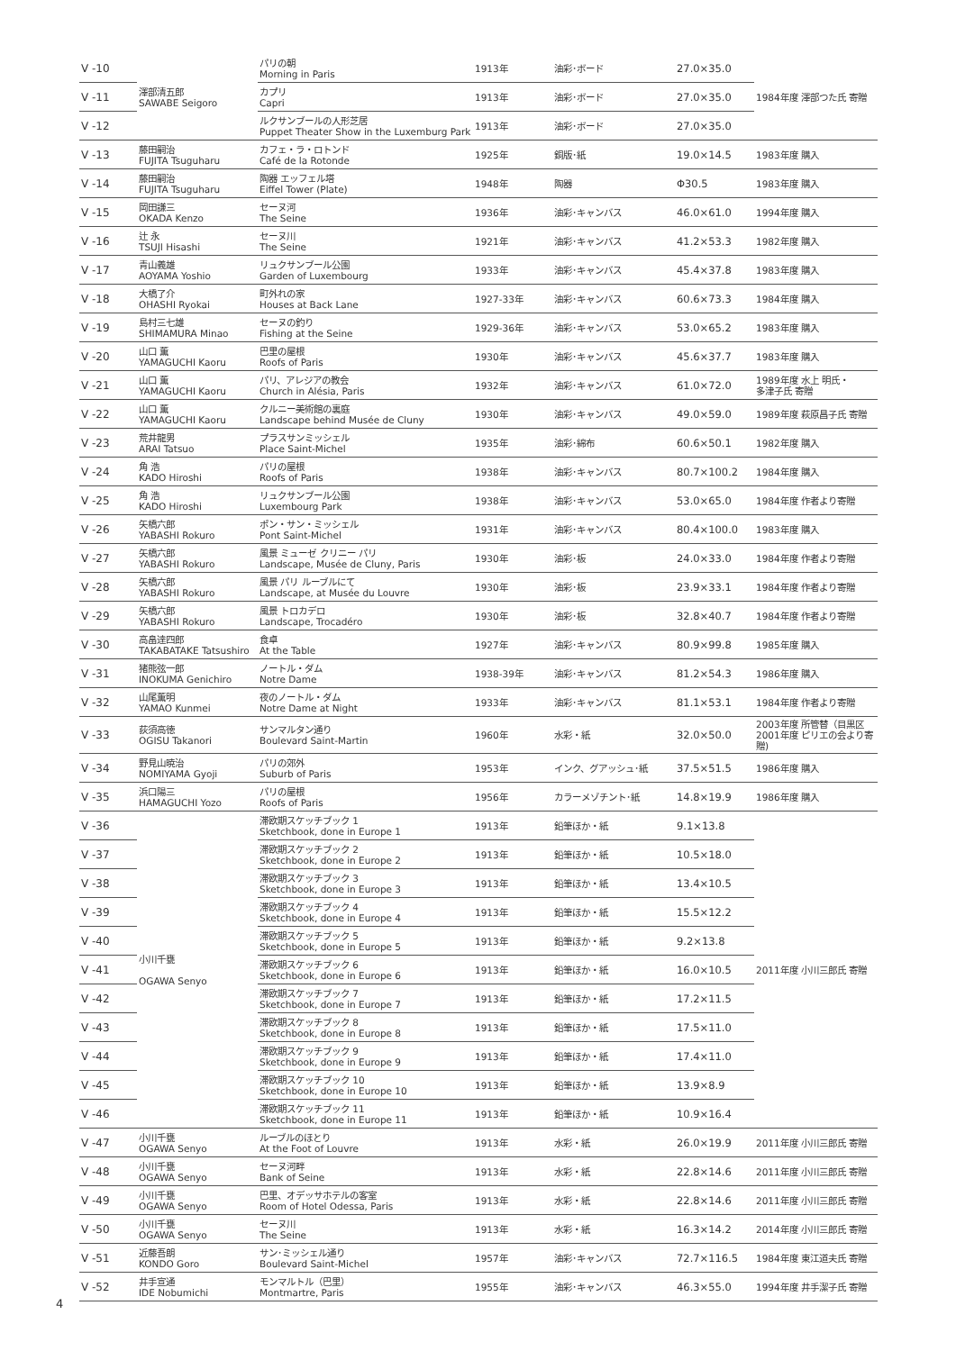| V -10 | 澤部清五郎 SAWABE Seigoro | パリの朝 Morning in Paris | 1913年 | 油彩･ボード | 27.0×35.0 | 1984年度 澤部つた氏 寄贈 |
| V -11 | | カプリ Capri | 1913年 | 油彩･ボード | 27.0×35.0 | |
| V -12 | | ルクサンブールの人形芝居 Puppet Theater Show in the Luxemburg Park | 1913年 | 油彩･ボード | 27.0×35.0 | |
| V -13 | 藤田嗣治 FUJITA Tsuguharu | カフェ・ラ・ロトンド Café de la Rotonde | 1925年 | 銅版･紙 | 19.0×14.5 | 1983年度 購入 |
| V -14 | 藤田嗣治 FUJITA Tsuguharu | 陶器 エッフェル塔 Eiffel Tower (Plate) | 1948年 | 陶器 | Φ30.5 | 1983年度 購入 |
| V -15 | 岡田謙三 OKADA Kenzo | セーヌ河 The Seine | 1936年 | 油彩･キャンバス | 46.0×61.0 | 1994年度 購入 |
| V -16 | 辻 永 TSUJI Hisashi | セーヌ川 The Seine | 1921年 | 油彩･キャンバス | 41.2×53.3 | 1982年度 購入 |
| V -17 | 青山義雄 AOYAMA Yoshio | リュクサンブール公園 Garden of Luxembourg | 1933年 | 油彩･キャンバス | 45.4×37.8 | 1983年度 購入 |
| V -18 | 大橋了介 OHASHI Ryokai | 町外れの家 Houses at Back Lane | 1927-33年 | 油彩･キャンバス | 60.6×73.3 | 1984年度 購入 |
| V -19 | 島村三七雄 SHIMAMURA Minao | セーヌの釣り Fishing at the Seine | 1929-36年 | 油彩･キャンバス | 53.0×65.2 | 1983年度 購入 |
| V -20 | 山口 薫 YAMAGUCHI Kaoru | 巴里の屋根 Roofs of Paris | 1930年 | 油彩･キャンバス | 45.6×37.7 | 1983年度 購入 |
| V -21 | 山口 薫 YAMAGUCHI Kaoru | パリ、アレジアの教会 Church in Alésia, Paris | 1932年 | 油彩･キャンバス | 61.0×72.0 | 1989年度 水上 明氏・ 多津子氏 寄贈 |
| V -22 | 山口 薫 YAMAGUCHI Kaoru | クルニー美術館の裏庭 Landscape behind Musée de Cluny | 1930年 | 油彩･キャンバス | 49.0×59.0 | 1989年度 萩原昌子氏 寄贈 |
| V -23 | 荒井龍男 ARAI Tatsuo | プラスサンミッシェル Place Saint-Michel | 1935年 | 油彩･綿布 | 60.6×50.1 | 1982年度 購入 |
| V -24 | 角 浩 KADO Hiroshi | パリの屋根 Roofs of Paris | 1938年 | 油彩･キャンバス | 80.7×100.2 | 1984年度 購入 |
| V -25 | 角 浩 KADO Hiroshi | リュクサンブール公園 Luxembourg Park | 1938年 | 油彩･キャンバス | 53.0×65.0 | 1984年度 作者より寄贈 |
| V -26 | 矢橋六郎 YABASHI Rokuro | ポン・サン・ミッシェル Pont Saint-Michel | 1931年 | 油彩･キャンバス | 80.4×100.0 | 1983年度 購入 |
| V -27 | 矢橋六郎 YABASHI Rokuro | 風景 ミューゼ クリニー パリ Landscape, Musée de Cluny, Paris | 1930年 | 油彩･板 | 24.0×33.0 | 1984年度 作者より寄贈 |
| V -28 | 矢橋六郎 YABASHI Rokuro | 風景 パリ ルーブルにて Landscape, at Musée du Louvre | 1930年 | 油彩･板 | 23.9×33.1 | 1984年度 作者より寄贈 |
| V -29 | 矢橋六郎 YABASHI Rokuro | 風景 トロカデロ Landscape, Trocadéro | 1930年 | 油彩･板 | 32.8×40.7 | 1984年度 作者より寄贈 |
| V -30 | 高畠達四郎 TAKABATAKE Tatsushiro | 食卓 At the Table | 1927年 | 油彩･キャンバス | 80.9×99.8 | 1985年度 購入 |
| V -31 | 猪熊弦一郎 INOKUMA Genichiro | ノートル・ダム Notre Dame | 1938-39年 | 油彩･キャンバス | 81.2×54.3 | 1986年度 購入 |
| V -32 | 山尾薫明 YAMAO Kunmei | 夜のノートル・ダム Notre Dame at Night | 1933年 | 油彩･キャンバス | 81.1×53.1 | 1984年度 作者より寄贈 |
| V -33 | 荻須高徳 OGISU Takanori | サンマルタン通り Boulevard Saint-Martin | 1960年 | 水彩・紙 | 32.0×50.0 | 2003年度 所管替（目黒区 2001年度 ピリエの会より寄贈) |
| V -34 | 野見山暁治 NOMIYAMA Gyoji | パリの郊外 Suburb of Paris | 1953年 | インク、グアッシュ･紙 | 37.5×51.5 | 1986年度 購入 |
| V -35 | 浜口陽三 HAMAGUCHI Yozo | パリの屋根 Roofs of Paris | 1956年 | カラーメゾチント･紙 | 14.8×19.9 | 1986年度 購入 |
| V -36 | 小川千甕 OGAWA Senyo | 滞欧期スケッチブック 1 Sketchbook, done in Europe 1 | 1913年 | 鉛筆ほか・紙 | 9.1×13.8 | 2011年度 小川三郎氏 寄贈 |
| V -37 | | 滞欧期スケッチブック 2 Sketchbook, done in Europe 2 | 1913年 | 鉛筆ほか・紙 | 10.5×18.0 | |
| V -38 | | 滞欧期スケッチブック 3 Sketchbook, done in Europe 3 | 1913年 | 鉛筆ほか・紙 | 13.4×10.5 | |
| V -39 | | 滞欧期スケッチブック 4 Sketchbook, done in Europe 4 | 1913年 | 鉛筆ほか・紙 | 15.5×12.2 | |
| V -40 | | 滞欧期スケッチブック 5 Sketchbook, done in Europe 5 | 1913年 | 鉛筆ほか・紙 | 9.2×13.8 | |
| V -41 | | 滞欧期スケッチブック 6 Sketchbook, done in Europe 6 | 1913年 | 鉛筆ほか・紙 | 16.0×10.5 | |
| V -42 | | 滞欧期スケッチブック 7 Sketchbook, done in Europe 7 | 1913年 | 鉛筆ほか・紙 | 17.2×11.5 | |
| V -43 | | 滞欧期スケッチブック 8 Sketchbook, done in Europe 8 | 1913年 | 鉛筆ほか・紙 | 17.5×11.0 | |
| V -44 | | 滞欧期スケッチブック 9 Sketchbook, done in Europe 9 | 1913年 | 鉛筆ほか・紙 | 17.4×11.0 | |
| V -45 | | 滞欧期スケッチブック 10 Sketchbook, done in Europe 10 | 1913年 | 鉛筆ほか・紙 | 13.9×8.9 | |
| V -46 | | 滞欧期スケッチブック 11 Sketchbook, done in Europe 11 | 1913年 | 鉛筆ほか・紙 | 10.9×16.4 | |
| V -47 | 小川千甕 OGAWA Senyo | ルーブルのほとり At the Foot of Louvre | 1913年 | 水彩・紙 | 26.0×19.9 | 2011年度 小川三郎氏 寄贈 |
| V -48 | 小川千甕 OGAWA Senyo | セーヌ河畔 Bank of Seine | 1913年 | 水彩・紙 | 22.8×14.6 | 2011年度 小川三郎氏 寄贈 |
| V -49 | 小川千甕 OGAWA Senyo | 巴里、オデッサホテルの客室 Room of Hotel Odessa, Paris | 1913年 | 水彩・紙 | 22.8×14.6 | 2011年度 小川三郎氏 寄贈 |
| V -50 | 小川千甕 OGAWA Senyo | セーヌ川 The Seine | 1913年 | 水彩・紙 | 16.3×14.2 | 2014年度 小川三郎氏 寄贈 |
| V -51 | 近藤吾朗 KONDO Goro | サン･ミッシェル通り Boulevard Saint-Michel | 1957年 | 油彩･キャンバス | 72.7×116.5 | 1984年度 東江道夫氏 寄贈 |
| V -52 | 井手宣通 IDE Nobumichi | モンマルトル（巴里） Montmartre, Paris | 1955年 | 油彩･キャンバス | 46.3×55.0 | 1994年度 井手潔子氏 寄贈 |
4